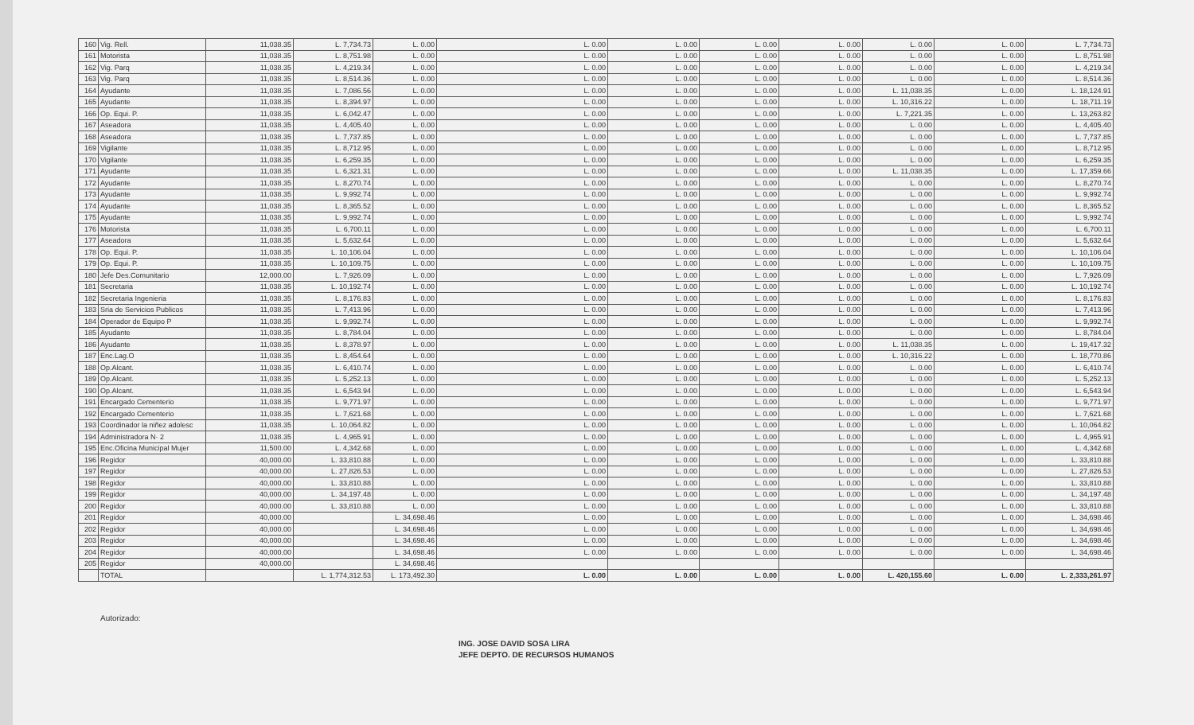| 160 | Vig. Rell. | 11,038.35 | L. 7,734.73 | L. 0.00 | L. 0.00 | L. 0.00 | L. 0.00 | L. 0.00 | L. 0.00 | L. 0.00 | L. 7,734.73 |
| 161 | Motorista | 11,038.35 | L. 8,751.98 | L. 0.00 | L. 0.00 | L. 0.00 | L. 0.00 | L. 0.00 | L. 0.00 | L. 0.00 | L. 8,751.98 |
| 162 | Vig. Parq | 11,038.35 | L. 4,219.34 | L. 0.00 | L. 0.00 | L. 0.00 | L. 0.00 | L. 0.00 | L. 0.00 | L. 0.00 | L. 4,219.34 |
| 163 | Vig. Parq | 11,038.35 | L. 8,514.36 | L. 0.00 | L. 0.00 | L. 0.00 | L. 0.00 | L. 0.00 | L. 0.00 | L. 0.00 | L. 8,514.36 |
| 164 | Ayudante | 11,038.35 | L. 7,086.56 | L. 0.00 | L. 0.00 | L. 0.00 | L. 0.00 | L. 0.00 | L. 11,038.35 | L. 0.00 | L. 18,124.91 |
| 165 | Ayudante | 11,038.35 | L. 8,394.97 | L. 0.00 | L. 0.00 | L. 0.00 | L. 0.00 | L. 0.00 | L. 10,316.22 | L. 0.00 | L. 18,711.19 |
| 166 | Op. Equi. P. | 11,038.35 | L. 6,042.47 | L. 0.00 | L. 0.00 | L. 0.00 | L. 0.00 | L. 0.00 | L. 7,221.35 | L. 0.00 | L. 13,263.82 |
| 167 | Aseadora | 11,038.35 | L. 4,405.40 | L. 0.00 | L. 0.00 | L. 0.00 | L. 0.00 | L. 0.00 | L. 0.00 | L. 0.00 | L. 4,405.40 |
| 168 | Aseadora | 11,038.35 | L. 7,737.85 | L. 0.00 | L. 0.00 | L. 0.00 | L. 0.00 | L. 0.00 | L. 0.00 | L. 0.00 | L. 7,737.85 |
| 169 | Vigilante | 11,038.35 | L. 8,712.95 | L. 0.00 | L. 0.00 | L. 0.00 | L. 0.00 | L. 0.00 | L. 0.00 | L. 0.00 | L. 8,712.95 |
| 170 | Vigilante | 11,038.35 | L. 6,259.35 | L. 0.00 | L. 0.00 | L. 0.00 | L. 0.00 | L. 0.00 | L. 0.00 | L. 0.00 | L. 6,259.35 |
| 171 | Ayudante | 11,038.35 | L. 6,321.31 | L. 0.00 | L. 0.00 | L. 0.00 | L. 0.00 | L. 0.00 | L. 11,038.35 | L. 0.00 | L. 17,359.66 |
| 172 | Ayudante | 11,038.35 | L. 8,270.74 | L. 0.00 | L. 0.00 | L. 0.00 | L. 0.00 | L. 0.00 | L. 0.00 | L. 0.00 | L. 8,270.74 |
| 173 | Ayudante | 11,038.35 | L. 9,992.74 | L. 0.00 | L. 0.00 | L. 0.00 | L. 0.00 | L. 0.00 | L. 0.00 | L. 0.00 | L. 9,992.74 |
| 174 | Ayudante | 11,038.35 | L. 8,365.52 | L. 0.00 | L. 0.00 | L. 0.00 | L. 0.00 | L. 0.00 | L. 0.00 | L. 0.00 | L. 8,365.52 |
| 175 | Ayudante | 11,038.35 | L. 9,992.74 | L. 0.00 | L. 0.00 | L. 0.00 | L. 0.00 | L. 0.00 | L. 0.00 | L. 0.00 | L. 9,992.74 |
| 176 | Motorista | 11,038.35 | L. 6,700.11 | L. 0.00 | L. 0.00 | L. 0.00 | L. 0.00 | L. 0.00 | L. 0.00 | L. 0.00 | L. 6,700.11 |
| 177 | Aseadora | 11,038.35 | L. 5,632.64 | L. 0.00 | L. 0.00 | L. 0.00 | L. 0.00 | L. 0.00 | L. 0.00 | L. 0.00 | L. 5,632.64 |
| 178 | Op. Equi. P. | 11,038.35 | L. 10,106.04 | L. 0.00 | L. 0.00 | L. 0.00 | L. 0.00 | L. 0.00 | L. 0.00 | L. 0.00 | L. 10,106.04 |
| 179 | Op. Equi. P. | 11,038.35 | L. 10,109.75 | L. 0.00 | L. 0.00 | L. 0.00 | L. 0.00 | L. 0.00 | L. 0.00 | L. 0.00 | L. 10,109.75 |
| 180 | Jefe Des.Comunitario | 12,000.00 | L. 7,926.09 | L. 0.00 | L. 0.00 | L. 0.00 | L. 0.00 | L. 0.00 | L. 0.00 | L. 0.00 | L. 7,926.09 |
| 181 | Secretaria | 11,038.35 | L. 10,192.74 | L. 0.00 | L. 0.00 | L. 0.00 | L. 0.00 | L. 0.00 | L. 0.00 | L. 0.00 | L. 10,192.74 |
| 182 | Secretaria Ingenieria | 11,038.35 | L. 8,176.83 | L. 0.00 | L. 0.00 | L. 0.00 | L. 0.00 | L. 0.00 | L. 0.00 | L. 0.00 | L. 8,176.83 |
| 183 | Sria de Servicios Publicos | 11,038.35 | L. 7,413.96 | L. 0.00 | L. 0.00 | L. 0.00 | L. 0.00 | L. 0.00 | L. 0.00 | L. 0.00 | L. 7,413.96 |
| 184 | Operador de Equipo P | 11,038.35 | L. 9,992.74 | L. 0.00 | L. 0.00 | L. 0.00 | L. 0.00 | L. 0.00 | L. 0.00 | L. 0.00 | L. 9,992.74 |
| 185 | Ayudante | 11,038.35 | L. 8,784.04 | L. 0.00 | L. 0.00 | L. 0.00 | L. 0.00 | L. 0.00 | L. 0.00 | L. 0.00 | L. 8,784.04 |
| 186 | Ayudante | 11,038.35 | L. 8,378.97 | L. 0.00 | L. 0.00 | L. 0.00 | L. 0.00 | L. 0.00 | L. 11,038.35 | L. 0.00 | L. 19,417.32 |
| 187 | Enc.Lag.O | 11,038.35 | L. 8,454.64 | L. 0.00 | L. 0.00 | L. 0.00 | L. 0.00 | L. 0.00 | L. 10,316.22 | L. 0.00 | L. 18,770.86 |
| 188 | Op.Alcant. | 11,038.35 | L. 6,410.74 | L. 0.00 | L. 0.00 | L. 0.00 | L. 0.00 | L. 0.00 | L. 0.00 | L. 0.00 | L. 6,410.74 |
| 189 | Op.Alcant. | 11,038.35 | L. 5,252.13 | L. 0.00 | L. 0.00 | L. 0.00 | L. 0.00 | L. 0.00 | L. 0.00 | L. 0.00 | L. 5,252.13 |
| 190 | Op.Alcant. | 11,038.35 | L. 6,543.94 | L. 0.00 | L. 0.00 | L. 0.00 | L. 0.00 | L. 0.00 | L. 0.00 | L. 0.00 | L. 6,543.94 |
| 191 | Encargado Cementerio | 11,038.35 | L. 9,771.97 | L. 0.00 | L. 0.00 | L. 0.00 | L. 0.00 | L. 0.00 | L. 0.00 | L. 0.00 | L. 9,771.97 |
| 192 | Encargado Cementerio | 11,038.35 | L. 7,621.68 | L. 0.00 | L. 0.00 | L. 0.00 | L. 0.00 | L. 0.00 | L. 0.00 | L. 0.00 | L. 7,621.68 |
| 193 | Coordinador la niñez adolesc | 11,038.35 | L. 10,064.82 | L. 0.00 | L. 0.00 | L. 0.00 | L. 0.00 | L. 0.00 | L. 0.00 | L. 0.00 | L. 10,064.82 |
| 194 | Administradora N· 2 | 11,038.35 | L. 4,965.91 | L. 0.00 | L. 0.00 | L. 0.00 | L. 0.00 | L. 0.00 | L. 0.00 | L. 0.00 | L. 4,965.91 |
| 195 | Enc.Oficina Municipal Mujer | 11,500.00 | L. 4,342.68 | L. 0.00 | L. 0.00 | L. 0.00 | L. 0.00 | L. 0.00 | L. 0.00 | L. 0.00 | L. 4,342.68 |
| 196 | Regidor | 40,000.00 | L. 33,810.88 | L. 0.00 | L. 0.00 | L. 0.00 | L. 0.00 | L. 0.00 | L. 0.00 | L. 0.00 | L. 33,810.88 |
| 197 | Regidor | 40,000.00 | L. 27,826.53 | L. 0.00 | L. 0.00 | L. 0.00 | L. 0.00 | L. 0.00 | L. 0.00 | L. 0.00 | L. 27,826.53 |
| 198 | Regidor | 40,000.00 | L. 33,810.88 | L. 0.00 | L. 0.00 | L. 0.00 | L. 0.00 | L. 0.00 | L. 0.00 | L. 0.00 | L. 33,810.88 |
| 199 | Regidor | 40,000.00 | L. 34,197.48 | L. 0.00 | L. 0.00 | L. 0.00 | L. 0.00 | L. 0.00 | L. 0.00 | L. 0.00 | L. 34,197.48 |
| 200 | Regidor | 40,000.00 | L. 33,810.88 | L. 0.00 | L. 0.00 | L. 0.00 | L. 0.00 | L. 0.00 | L. 0.00 | L. 0.00 | L. 33,810.88 |
| 201 | Regidor | 40,000.00 | | L. 34,698.46 | L. 0.00 | L. 0.00 | L. 0.00 | L. 0.00 | L. 0.00 | L. 0.00 | L. 34,698.46 |
| 202 | Regidor | 40,000.00 | | L. 34,698.46 | L. 0.00 | L. 0.00 | L. 0.00 | L. 0.00 | L. 0.00 | L. 0.00 | L. 34,698.46 |
| 203 | Regidor | 40,000.00 | | L. 34,698.46 | L. 0.00 | L. 0.00 | L. 0.00 | L. 0.00 | L. 0.00 | L. 0.00 | L. 34,698.46 |
| 204 | Regidor | 40,000.00 | | L. 34,698.46 | L. 0.00 | L. 0.00 | L. 0.00 | L. 0.00 | L. 0.00 | L. 0.00 | L. 34,698.46 |
| 205 | Regidor | 40,000.00 | | L. 34,698.46 | | | | | | | |
| | TOTAL | | L. 1,774,312.53 | L. 173,492.30 | L. 0.00 | L. 0.00 | L. 0.00 | L. 0.00 | L. 420,155.60 | L. 0.00 | L. 2,333,261.97 |
Autorizado:
ING. JOSE DAVID SOSA LIRA
JEFE DEPTO. DE RECURSOS HUMANOS